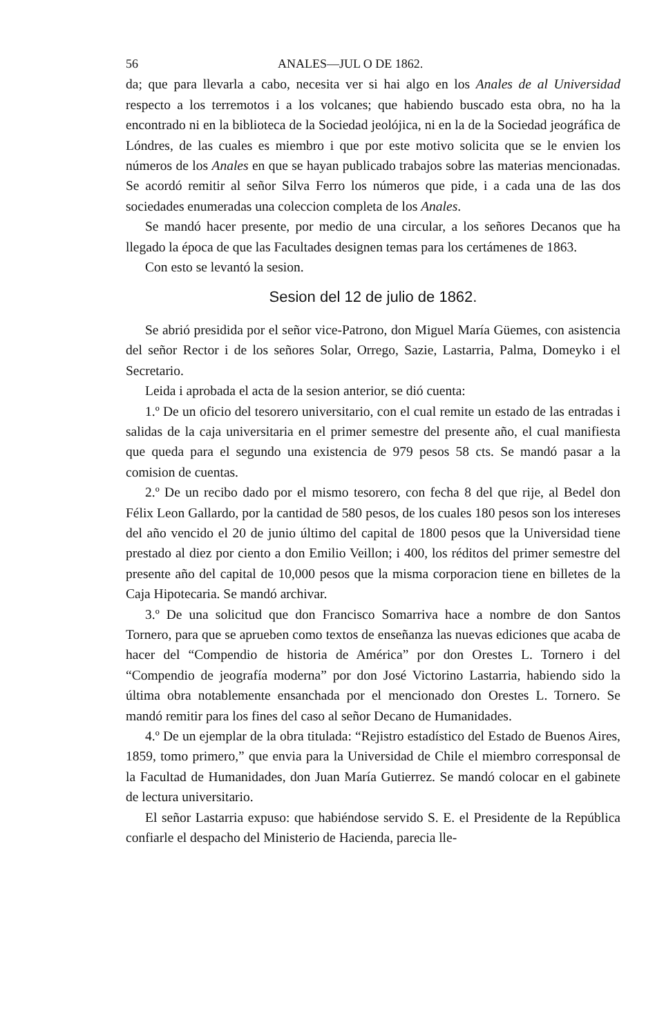56 ANALES—JUL O DE 1862.
da; que para llevarla a cabo, necesita ver si hai algo en los Anales de al Universidad respecto a los terremotos i a los volcanes; que habiendo buscado esta obra, no ha la encontrado ni en la biblioteca de la Sociedad jeolójica, ni en la de la Sociedad jeográfica de Lóndres, de las cuales es miembro i que por este motivo solicita que se le envien los números de los Anales en que se hayan publicado trabajos sobre las materias mencionadas. Se acordó remitir al señor Silva Ferro los números que pide, i a cada una de las dos sociedades enumeradas una coleccion completa de los Anales.
Se mandó hacer presente, por medio de una circular, a los señores Decanos que ha llegado la época de que las Facultades designen temas para los certámenes de 1863.
Con esto se levantó la sesion.
Sesion del 12 de julio de 1862.
Se abrió presidida por el señor vice-Patrono, don Miguel María Güemes, con asistencia del señor Rector i de los señores Solar, Orrego, Sazie, Lastarria, Palma, Domeyko i el Secretario.
Leida i aprobada el acta de la sesion anterior, se dió cuenta:
1.º De un oficio del tesorero universitario, con el cual remite un estado de las entradas i salidas de la caja universitaria en el primer semestre del presente año, el cual manifiesta que queda para el segundo una existencia de 979 pesos 58 cts. Se mandó pasar a la comision de cuentas.
2.º De un recibo dado por el mismo tesorero, con fecha 8 del que rije, al Bedel don Félix Leon Gallardo, por la cantidad de 580 pesos, de los cuales 180 pesos son los intereses del año vencido el 20 de junio último del capital de 1800 pesos que la Universidad tiene prestado al diez por ciento a don Emilio Veillon; i 400, los réditos del primer semestre del presente año del capital de 10,000 pesos que la misma corporacion tiene en billetes de la Caja Hipotecaria. Se mandó archivar.
3.º De una solicitud que don Francisco Somarriva hace a nombre de don Santos Tornero, para que se aprueben como textos de enseñanza las nuevas ediciones que acaba de hacer del “Compendio de historia de América” por don Orestes L. Tornero i del “Compendio de jeografía moderna” por don José Victorino Lastarria, habiendo sido la última obra notablemente ensanchada por el mencionado don Orestes L. Tornero. Se mandó remitir para los fines del caso al señor Decano de Humanidades.
4.º De un ejemplar de la obra titulada: “Rejistro estadístico del Estado de Buenos Aires, 1859, tomo primero,” que envia para la Universidad de Chile el miembro corresponsal de la Facultad de Humanidades, don Juan María Gutierrez. Se mandó colocar en el gabinete de lectura universitario.
El señor Lastarria expuso: que habiéndose servido S. E. el Presidente de la República confiarle el despacho del Ministerio de Hacienda, parecia lle-